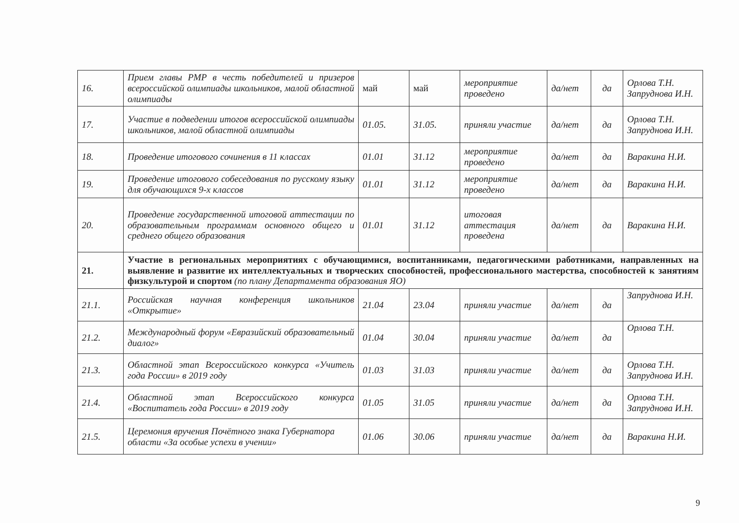| 16. | Прием главы РМР в честь победителей и призеров всероссийской олимпиады школьников, малой областной олимпиады | май | май | мероприятие проведено | да/нет | да | Орлова Т.Н. Запруднова И.Н. |
| 17. | Участие в подведении итогов всероссийской олимпиады школьников, малой областной олимпиады | 01.05. | 31.05. | приняли участие | да/нет | да | Орлова Т.Н. Запруднова И.Н. |
| 18. | Проведение итогового сочинения в 11 классах | 01.01 | 31.12 | мероприятие проведено | да/нет | да | Варакина Н.И. |
| 19. | Проведение итогового собеседования по русскому языку для обучающихся 9-х классов | 01.01 | 31.12 | мероприятие проведено | да/нет | да | Варакина Н.И. |
| 20. | Проведение государственной итоговой аттестации по образовательным программам основного общего и среднего общего образования | 01.01 | 31.12 | итоговая аттестация проведена | да/нет | да | Варакина Н.И. |
| 21. | Участие в региональных мероприятиях с обучающимися, воспитанниками, педагогическими работниками, направленных на выявление и развитие их интеллектуальных и творческих способностей, профессионального мастерства, способностей к занятиям физкультурой и спортом (по плану Департамента образования ЯО) | | | | | | |
| 21.1. | Российская научная конференция школьников «Открытие» | 21.04 | 23.04 | приняли участие | да/нет | да | Запруднова И.Н. |
| 21.2. | Международный форум «Евразийский образовательный диалог» | 01.04 | 30.04 | приняли участие | да/нет | да | Орлова Т.Н. |
| 21.3. | Областной этап Всероссийского конкурса «Учитель года России» в 2019 году | 01.03 | 31.03 | приняли участие | да/нет | да | Орлова Т.Н. Запруднова И.Н. |
| 21.4. | Областной этап Всероссийского конкурса «Воспитатель года России» в 2019 году | 01.05 | 31.05 | приняли участие | да/нет | да | Орлова Т.Н. Запруднова И.Н. |
| 21.5. | Церемония вручения Почётного знака Губернатора области «За особые успехи в учении» | 01.06 | 30.06 | приняли участие | да/нет | да | Варакина Н.И. |
9